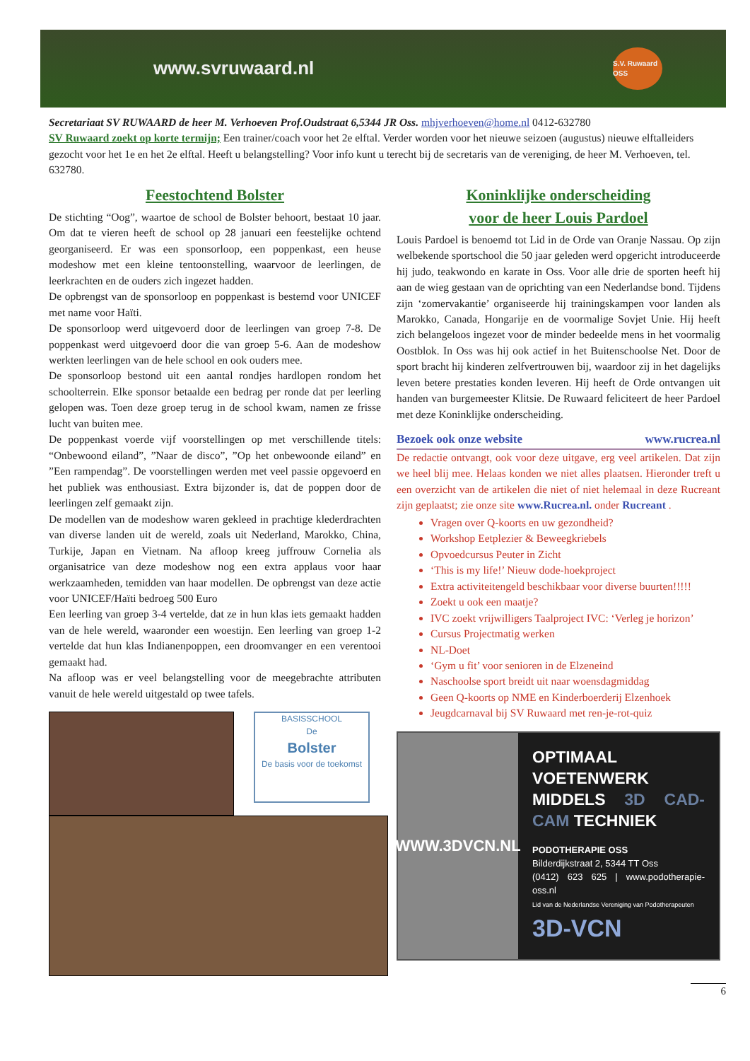www.svruwaard.nl S.V. Ruwaard OSS
Secretariaat SV RUWAARD de heer M. Verhoeven Prof.Oudstraat 6,5344 JR Oss. mhjverhoeven@home.nl 0412-632780
SV Ruwaard zoekt op korte termijn; Een trainer/coach voor het 2e elftal. Verder worden voor het nieuwe seizoen (augustus) nieuwe elftalleiders gezocht voor het 1e en het 2e elftal. Heeft u belangstelling? Voor info kunt u terecht bij de secretaris van de vereniging, de heer M. Verhoeven, tel. 632780.
Feestochtend Bolster
De stichting “Oog”, waartoe de school de Bolster behoort, bestaat 10 jaar. Om dat te vieren heeft de school op 28 januari een feestelijke ochtend georganiseerd. Er was een sponsorloop, een poppenkast, een heuse modeshow met een kleine tentoonstelling, waarvoor de leerlingen, de leerkrachten en de ouders zich ingezet hadden.
De opbrengst van de sponsorloop en poppenkast is bestemd voor UNICEF met name voor Haïti.
De sponsorloop werd uitgevoerd door de leerlingen van groep 7-8. De poppenkast werd uitgevoerd door die van groep 5-6. Aan de modeshow werkten leerlingen van de hele school en ook ouders mee.
De sponsorloop bestond uit een aantal rondjes hardlopen rondom het schoolterrein. Elke sponsor betaalde een bedrag per ronde dat per leerling gelopen was. Toen deze groep terug in de school kwam, namen ze frisse lucht van buiten mee.
De poppenkast voerde vijf voorstellingen op met verschillende titels: “Onbewoond eiland”, ”Naar de disco”, ”Op het onbewoonde eiland” en ”Een rampendag”. De voorstellingen werden met veel passie opgevoerd en het publiek was enthousiast. Extra bijzonder is, dat de poppen door de leerlingen zelf gemaakt zijn.
De modellen van de modeshow waren gekleed in prachtige klederdrachten van diverse landen uit de wereld, zoals uit Nederland, Marokko, China, Turkije, Japan en Vietnam. Na afloop kreeg juffrouw Cornelia als organisatrice van deze modeshow nog een extra applaus voor haar werkzaamheden, temidden van haar modellen. De opbrengst van deze actie voor UNICEF/Haïti bedroeg 500 Euro
Een leerling van groep 3-4 vertelde, dat ze in hun klas iets gemaakt hadden van de hele wereld, waaronder een woestijn. Een leerling van groep 1-2 vertelde dat hun klas Indianenpoppen, een droomvanger en een verentooi gemaakt had.
Na afloop was er veel belangstelling voor de meegebrachte attributen vanuit de hele wereld uitgestald op twee tafels.
BASISSCHOOL
De
Bolster
De basis voor de toekomst
Koninklijke onderscheiding
voor de heer Louis Pardoel
Louis Pardoel is benoemd tot Lid in de Orde van Oranje Nassau. Op zijn welbekende sportschool die 50 jaar geleden werd opgericht introduceerde hij judo, teakwondo en karate in Oss. Voor alle drie de sporten heeft hij aan de wieg gestaan van de oprichting van een Nederlandse bond. Tijdens zijn ‘zomervakantie’ organiseerde hij trainingskampen voor landen als Marokko, Canada, Hongarije en de voormalige Sovjet Unie. Hij heeft zich belangeloos ingezet voor de minder bedeelde mens in het voormalig Oostblok. In Oss was hij ook actief in het Buitenschoolse Net. Door de sport bracht hij kinderen zelfvertrouwen bij, waardoor zij in het dagelijks leven betere prestaties konden leveren. Hij heeft de Orde ontvangen uit handen van burgemeester Klitsie. De Ruwaard feliciteert de heer Pardoel met deze Koninklijke onderscheiding.
Bezoek ook onze website www.rucrea.nl
De redactie ontvangt, ook voor deze uitgave, erg veel artikelen. Dat zijn we heel blij mee. Helaas konden we niet alles plaatsen. Hieronder treft u een overzicht van de artikelen die niet of niet helemaal in deze Rucreant zijn geplaatst; zie onze site www.Rucrea.nl. onder Rucreant .
Vragen over Q-koorts en uw gezondheid?
Workshop Eetplezier & Beweegkriebels
Opvoedcursus Peuter in Zicht
‘This is my life!’ Nieuw dode-hoekproject
Extra activiteitengeld beschikbaar voor diverse buurten!!!!!
Zoekt u ook een maatje?
IVC zoekt vrijwilligers Taalproject IVC: ‘Verleg je horizon’
Cursus Projectmatig werken
NL-Doet
‘Gym u fit’ voor senioren in de Elzeneind
Naschoolse sport breidt uit naar woensdagmiddag
Geen Q-koorts op NME en Kinderboerderij Elzenhoek
Jeugdcarnaval bij SV Ruwaard met ren-je-rot-quiz
WWW.3DVCN.NL
OPTIMAAL VOETENWERK MIDDELS 3D CAD-CAM TECHNIEK
PODOTHERAPIE OSS
Bilderdijkstraat 2, 5344 TT Oss
(0412) 623 625 | www.podotherapie-oss.nl
Lid van de Nederlandse Vereniging van Podotherapeuten
3D-VCN
6